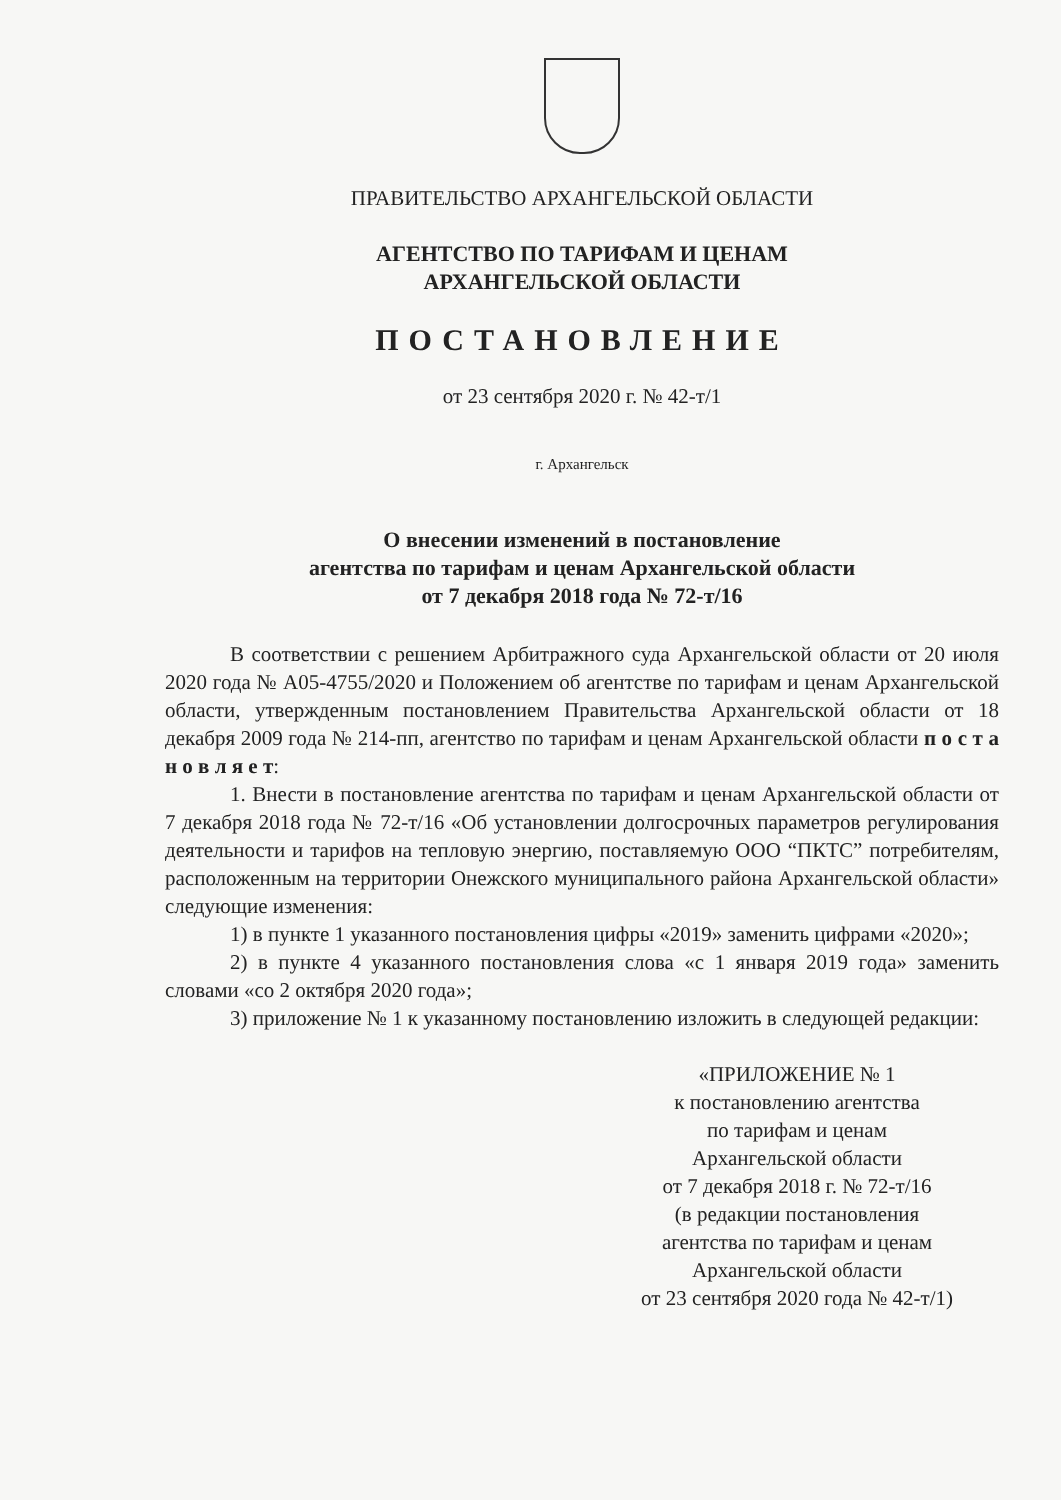ПРАВИТЕЛЬСТВО АРХАНГЕЛЬСКОЙ ОБЛАСТИ
АГЕНТСТВО ПО ТАРИФАМ И ЦЕНАМ
АРХАНГЕЛЬСКОЙ ОБЛАСТИ
ПОСТАНОВЛЕНИЕ
от 23 сентября 2020 г. № 42-т/1
г. Архангельск
О внесении изменений в постановление
агентства по тарифам и ценам Архангельской области
от 7 декабря 2018 года № 72-т/16
В соответствии с решением Арбитражного суда Архангельской области от 20 июля 2020 года № А05-4755/2020 и Положением об агентстве по тарифам и ценам Архангельской области, утвержденным постановлением Правительства Архангельской области от 18 декабря 2009 года № 214-пп, агентство по тарифам и ценам Архангельской области п о с т а н о в л я е т:
1. Внести в постановление агентства по тарифам и ценам Архангельской области от 7 декабря 2018 года № 72-т/16 «Об установлении долгосрочных параметров регулирования деятельности и тарифов на тепловую энергию, поставляемую ООО “ПКТС” потребителям, расположенным на территории Онежского муниципального района Архангельской области» следующие изменения:
1) в пункте 1 указанного постановления цифры «2019» заменить цифрами «2020»;
2) в пункте 4 указанного постановления слова «с 1 января 2019 года» заменить словами «со 2 октября 2020 года»;
3) приложение № 1 к указанному постановлению изложить в следующей редакции:
«ПРИЛОЖЕНИЕ № 1
к постановлению агентства
по тарифам и ценам
Архангельской области
от 7 декабря 2018 г. № 72-т/16
(в редакции постановления
агентства по тарифам и ценам
Архангельской области
от 23 сентября 2020 года № 42-т/1)